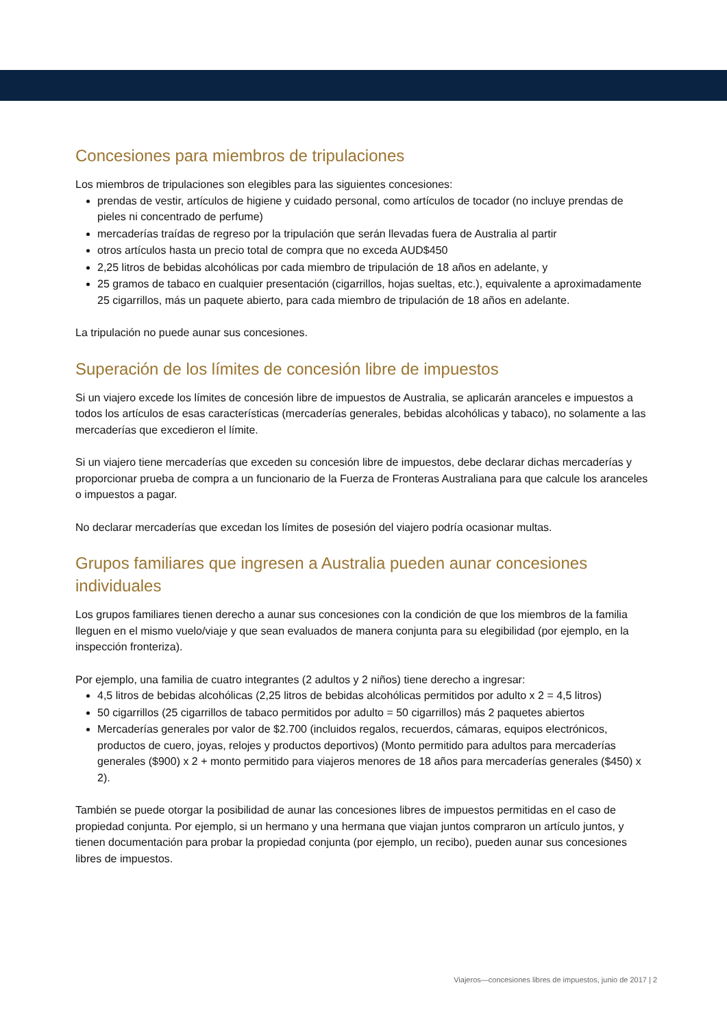Concesiones para miembros de tripulaciones
Los miembros de tripulaciones son elegibles para las siguientes concesiones:
prendas de vestir, artículos de higiene y cuidado personal, como artículos de tocador (no incluye prendas de pieles ni concentrado de perfume)
mercaderías traídas de regreso por la tripulación que serán llevadas fuera de Australia al partir
otros artículos hasta un precio total de compra que no exceda AUD$450
2,25 litros de bebidas alcohólicas por cada miembro de tripulación de 18 años en adelante, y
25 gramos de tabaco en cualquier presentación (cigarrillos, hojas sueltas, etc.), equivalente a aproximadamente 25 cigarrillos, más un paquete abierto, para cada miembro de tripulación de 18 años en adelante.
La tripulación no puede aunar sus concesiones.
Superación de los límites de concesión libre de impuestos
Si un viajero excede los límites de concesión libre de impuestos de Australia, se aplicarán aranceles e impuestos a todos los artículos de esas características (mercaderías generales, bebidas alcohólicas y tabaco), no solamente a las mercaderías que excedieron el límite.
Si un viajero tiene mercaderías que exceden su concesión libre de impuestos, debe declarar dichas mercaderías y proporcionar prueba de compra a un funcionario de la Fuerza de Fronteras Australiana para que calcule los aranceles o impuestos a pagar.
No declarar mercaderías que excedan los límites de posesión del viajero podría ocasionar multas.
Grupos familiares que ingresen a Australia pueden aunar concesiones individuales
Los grupos familiares tienen derecho a aunar sus concesiones con la condición de que los miembros de la familia lleguen en el mismo vuelo/viaje y que sean evaluados de manera conjunta para su elegibilidad (por ejemplo, en la inspección fronteriza).
Por ejemplo, una familia de cuatro integrantes (2 adultos y 2 niños) tiene derecho a ingresar:
4,5 litros de bebidas alcohólicas (2,25 litros de bebidas alcohólicas permitidos por adulto x 2 = 4,5 litros)
50 cigarrillos (25 cigarrillos de tabaco permitidos por adulto = 50 cigarrillos) más 2 paquetes abiertos
Mercaderías generales por valor de $2.700 (incluidos regalos, recuerdos, cámaras, equipos electrónicos, productos de cuero, joyas, relojes y productos deportivos) (Monto permitido para adultos para mercaderías generales ($900) x 2 + monto permitido para viajeros menores de 18 años para mercaderías generales ($450) x 2).
También se puede otorgar la posibilidad de aunar las concesiones libres de impuestos permitidas en el caso de propiedad conjunta. Por ejemplo, si un hermano y una hermana que viajan juntos compraron un artículo juntos, y tienen documentación para probar la propiedad conjunta (por ejemplo, un recibo), pueden aunar sus concesiones libres de impuestos.
Viajeros—concesiones libres de impuestos, junio de 2017 | 2